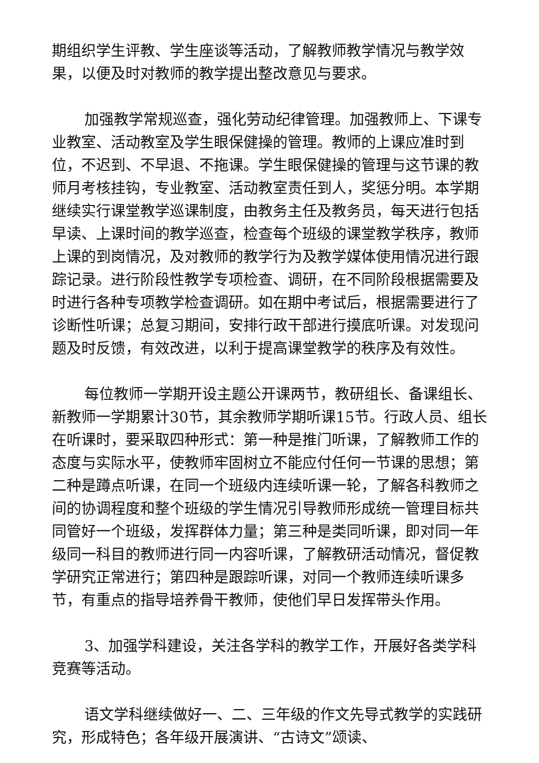期组织学生评教、学生座谈等活动，了解教师教学情况与教学效果，以便及时对教师的教学提出整改意见与要求。
加强教学常规巡查，强化劳动纪律管理。加强教师上、下课专业教室、活动教室及学生眼保健操的管理。教师的上课应准时到位，不迟到、不早退、不拖课。学生眼保健操的管理与这节课的教师月考核挂钩，专业教室、活动教室责任到人，奖惩分明。本学期继续实行课堂教学巡课制度，由教务主任及教务员，每天进行包括早读、上课时间的教学巡查，检查每个班级的课堂教学秩序，教师上课的到岗情况，及对教师的教学行为及教学媒体使用情况进行跟踪记录。进行阶段性教学专项检查、调研，在不同阶段根据需要及时进行各种专项教学检查调研。如在期中考试后，根据需要进行了诊断性听课；总复习期间，安排行政干部进行摸底听课。对发现问题及时反馈，有效改进，以利于提高课堂教学的秩序及有效性。
每位教师一学期开设主题公开课两节，教研组长、备课组长、新教师一学期累计30节，其余教师学期听课15节。行政人员、组长在听课时，要采取四种形式：第一种是推门听课，了解教师工作的态度与实际水平，使教师牢固树立不能应付任何一节课的思想；第二种是蹲点听课，在同一个班级内连续听课一轮，了解各科教师之间的协调程度和整个班级的学生情况引导教师形成统一管理目标共同管好一个班级，发挥群体力量；第三种是类同听课，即对同一年级同一科目的教师进行同一内容听课，了解教研活动情况，督促教学研究正常进行；第四种是跟踪听课，对同一个教师连续听课多节，有重点的指导培养骨干教师，使他们早日发挥带头作用。
3、加强学科建设，关注各学科的教学工作，开展好各类学科竞赛等活动。
语文学科继续做好一、二、三年级的作文先导式教学的实践研究，形成特色；各年级开展演讲、“古诗文”颂读、